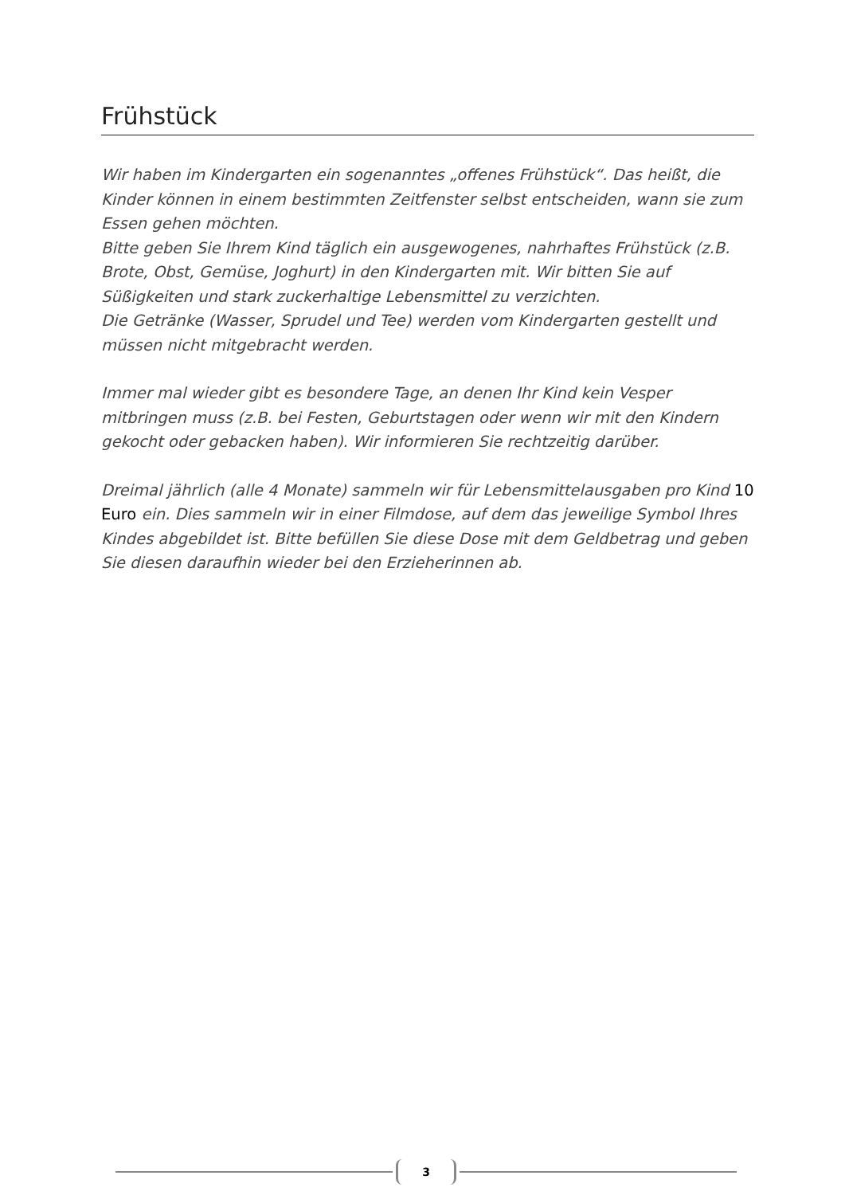Frühstück
Wir haben im Kindergarten ein sogenanntes „offenes Frühstück“. Das heißt, die Kinder können in einem bestimmten Zeitfenster selbst entscheiden, wann sie zum Essen gehen möchten.
Bitte geben Sie Ihrem Kind täglich ein ausgewogenes, nahrhaftes Frühstück (z.B. Brote, Obst, Gemüse, Joghurt) in den Kindergarten mit. Wir bitten Sie auf Süßigkeiten und stark zuckerhaltige Lebensmittel zu verzichten.
Die Getränke (Wasser, Sprudel und Tee) werden vom Kindergarten gestellt und müssen nicht mitgebracht werden.
Immer mal wieder gibt es besondere Tage, an denen Ihr Kind kein Vesper mitbringen muss (z.B. bei Festen, Geburtstagen oder wenn wir mit den Kindern gekocht oder gebacken haben). Wir informieren Sie rechtzeitig darüber.
Dreimal jährlich (alle 4 Monate) sammeln wir für Lebensmittelausgaben pro Kind 10 Euro ein. Dies sammeln wir in einer Filmdose, auf dem das jeweilige Symbol Ihres Kindes abgebildet ist. Bitte befüllen Sie diese Dose mit dem Geldbetrag und geben Sie diesen daraufhin wieder bei den Erzieherinnen ab.
3